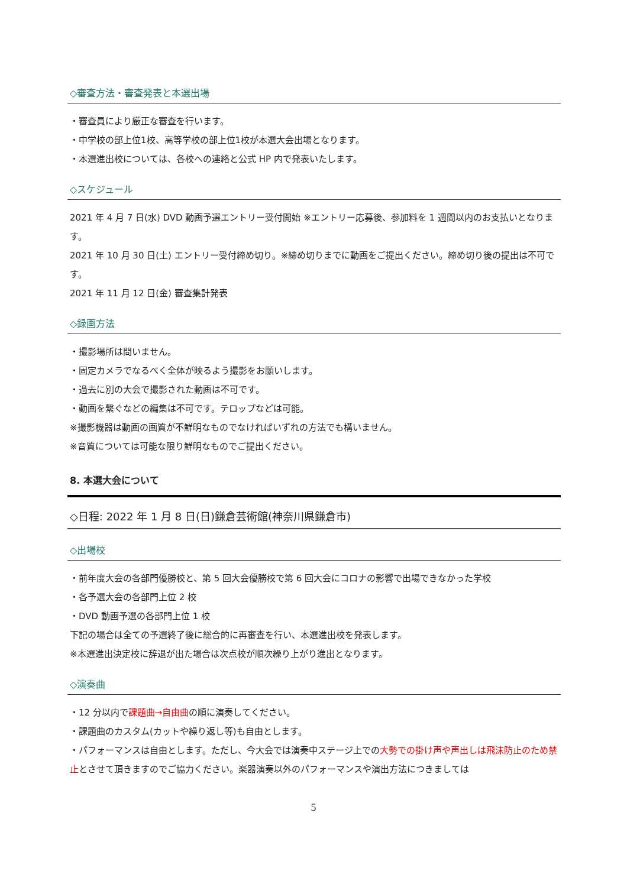◇審査方法・審査発表と本選出場
・審査員により厳正な審査を行います。
・中学校の部上位1校、高等学校の部上位1校が本選大会出場となります。
・本選進出校については、各校への連絡と公式 HP 内で発表いたします。
◇スケジュール
2021 年 4 月 7 日(水) DVD 動画予選エントリー受付開始 ※エントリー応募後、参加料を 1 週間以内のお支払いとなります。
2021 年 10 月 30 日(土) エントリー受付締め切り。※締め切りまでに動画をご提出ください。締め切り後の提出は不可です。
2021 年 11 月 12 日(金) 審査集計発表
◇録画方法
・撮影場所は問いません。
・固定カメラでなるべく全体が映るよう撮影をお願いします。
・過去に別の大会で撮影された動画は不可です。
・動画を繋ぐなどの編集は不可です。テロップなどは可能。
※撮影機器は動画の画質が不鮮明なものでなければいずれの方法でも構いません。
※音質については可能な限り鮮明なものでご提出ください。
8. 本選大会について
◇日程: 2022 年 1 月 8 日(日)鎌倉芸術館(神奈川県鎌倉市)
◇出場校
・前年度大会の各部門優勝校と、第 5 回大会優勝校で第 6 回大会にコロナの影響で出場できなかった学校
・各予選大会の各部門上位 2 校
・DVD 動画予選の各部門上位 1 校
下記の場合は全ての予選終了後に総合的に再審査を行い、本選進出校を発表します。
※本選進出決定校に辞退が出た場合は次点校が順次繰り上がり進出となります。
◇演奏曲
・12 分以内で課題曲→自由曲の順に演奏してください。
・課題曲のカスタム(カットや繰り返し等)も自由とします。
・パフォーマンスは自由とします。ただし、今大会では演奏中ステージ上での大勢での掛け声や声出しは飛沫防止のため禁止とさせて頂きますのでご協力ください。楽器演奏以外のパフォーマンスや演出方法につきましては
5